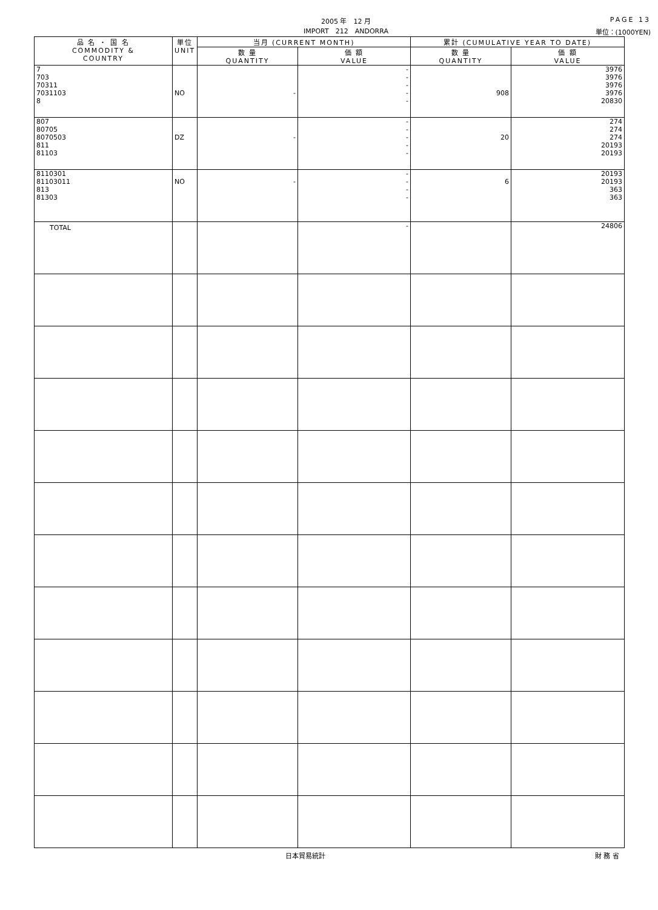2005 年　12 月
IMPORT　212　ANDORRA
PAGE 13
単位：(1000YEN)
| 品 名 ・ 国 名 COMMODITY & COUNTRY | 単位 UNIT | 当月 (CURRENT MONTH) | | 累計 (CUMULATIVE YEAR TO DATE) | |
| --- | --- | --- | --- | --- | --- |
| | | 数 量 QUANTITY | 価 額 VALUE | 数 量 QUANTITY | 価 額 VALUE |
| 7 703 70311 7031103 8 | NO | - | - - - - - | 908 | 3976 3976 3976 3976 20830 |
| 807 80705 8070503 811 81103 | DZ | - | - - - - - | 20 | 274 274 274 20193 20193 |
| 8110301 81103011 813 81303 | NO | - | - - - - | 6 | 20193 20193 363 363 |
| TOTAL | | | - | | 24806 |
日本貿易統計 財 務 省